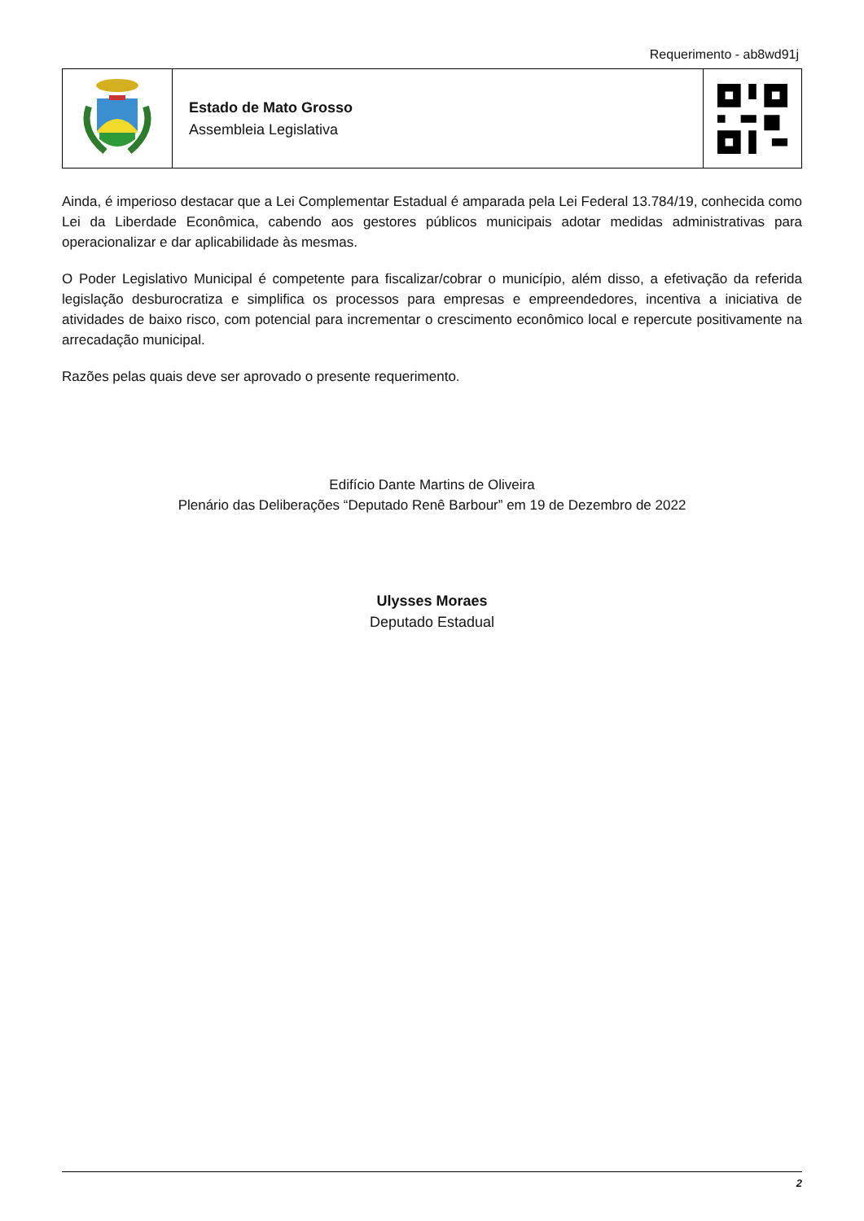Requerimento - ab8wd91j
Estado de Mato Grosso
Assembleia Legislativa
Ainda, é imperioso destacar que a Lei Complementar Estadual é amparada pela Lei Federal 13.784/19, conhecida como Lei da Liberdade Econômica, cabendo aos gestores públicos municipais adotar medidas administrativas para operacionalizar e dar aplicabilidade às mesmas.
O Poder Legislativo Municipal é competente para fiscalizar/cobrar o município, além disso, a efetivação da referida legislação desburocratiza e simplifica os processos para empresas e empreendedores, incentiva a iniciativa de atividades de baixo risco, com potencial para incrementar o crescimento econômico local e repercute positivamente na arrecadação municipal.
Razões pelas quais deve ser aprovado o presente requerimento.
Edifício Dante Martins de Oliveira
Plenário das Deliberações “Deputado Renê Barbour” em 19 de Dezembro de 2022
Ulysses Moraes
Deputado Estadual
2